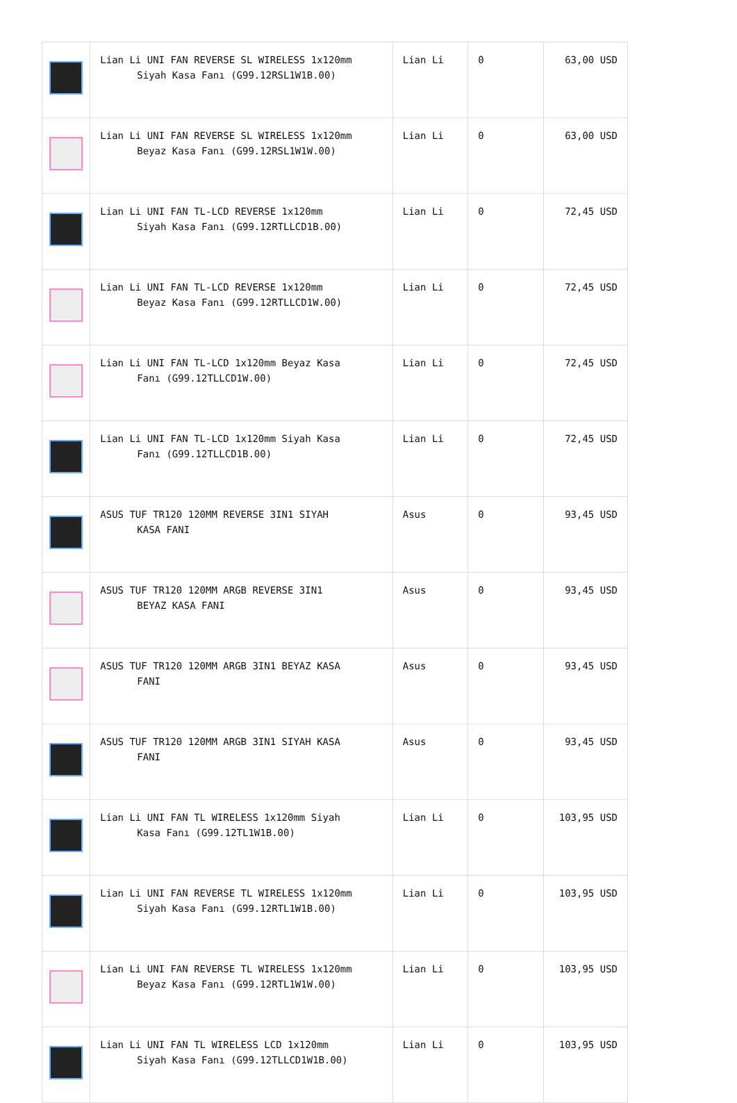| | Lian Li UNI FAN REVERSE SL WIRELESS 1x120mm Siyah Kasa Fanı (G99.12RSL1W1B.00) | Lian Li | 0 | 63,00 USD |
| | Lian Li UNI FAN REVERSE SL WIRELESS 1x120mm Beyaz Kasa Fanı (G99.12RSL1W1W.00) | Lian Li | 0 | 63,00 USD |
| | Lian Li UNI FAN TL-LCD REVERSE 1x120mm Siyah Kasa Fanı (G99.12RTLLCD1B.00) | Lian Li | 0 | 72,45 USD |
| | Lian Li UNI FAN TL-LCD REVERSE 1x120mm Beyaz Kasa Fanı (G99.12RTLLCD1W.00) | Lian Li | 0 | 72,45 USD |
| | Lian Li UNI FAN TL-LCD 1x120mm Beyaz Kasa Fanı (G99.12TLLCD1W.00) | Lian Li | 0 | 72,45 USD |
| | Lian Li UNI FAN TL-LCD 1x120mm Siyah Kasa Fanı (G99.12TLLCD1B.00) | Lian Li | 0 | 72,45 USD |
| | ASUS TUF TR120 120MM REVERSE 3IN1 SIYAH KASA FANI | Asus | 0 | 93,45 USD |
| | ASUS TUF TR120 120MM ARGB REVERSE 3IN1 BEYAZ KASA FANI | Asus | 0 | 93,45 USD |
| | ASUS TUF TR120 120MM ARGB 3IN1 BEYAZ KASA FANI | Asus | 0 | 93,45 USD |
| | ASUS TUF TR120 120MM ARGB 3IN1 SIYAH KASA FANI | Asus | 0 | 93,45 USD |
| | Lian Li UNI FAN TL WIRELESS 1x120mm Siyah Kasa Fanı (G99.12TL1W1B.00) | Lian Li | 0 | 103,95 USD |
| | Lian Li UNI FAN REVERSE TL WIRELESS 1x120mm Siyah Kasa Fanı (G99.12RTL1W1B.00) | Lian Li | 0 | 103,95 USD |
| | Lian Li UNI FAN REVERSE TL WIRELESS 1x120mm Beyaz Kasa Fanı (G99.12RTL1W1W.00) | Lian Li | 0 | 103,95 USD |
| | Lian Li UNI FAN TL WIRELESS LCD 1x120mm Siyah Kasa Fanı (G99.12TLLCD1W1B.00) | Lian Li | 0 | 103,95 USD |